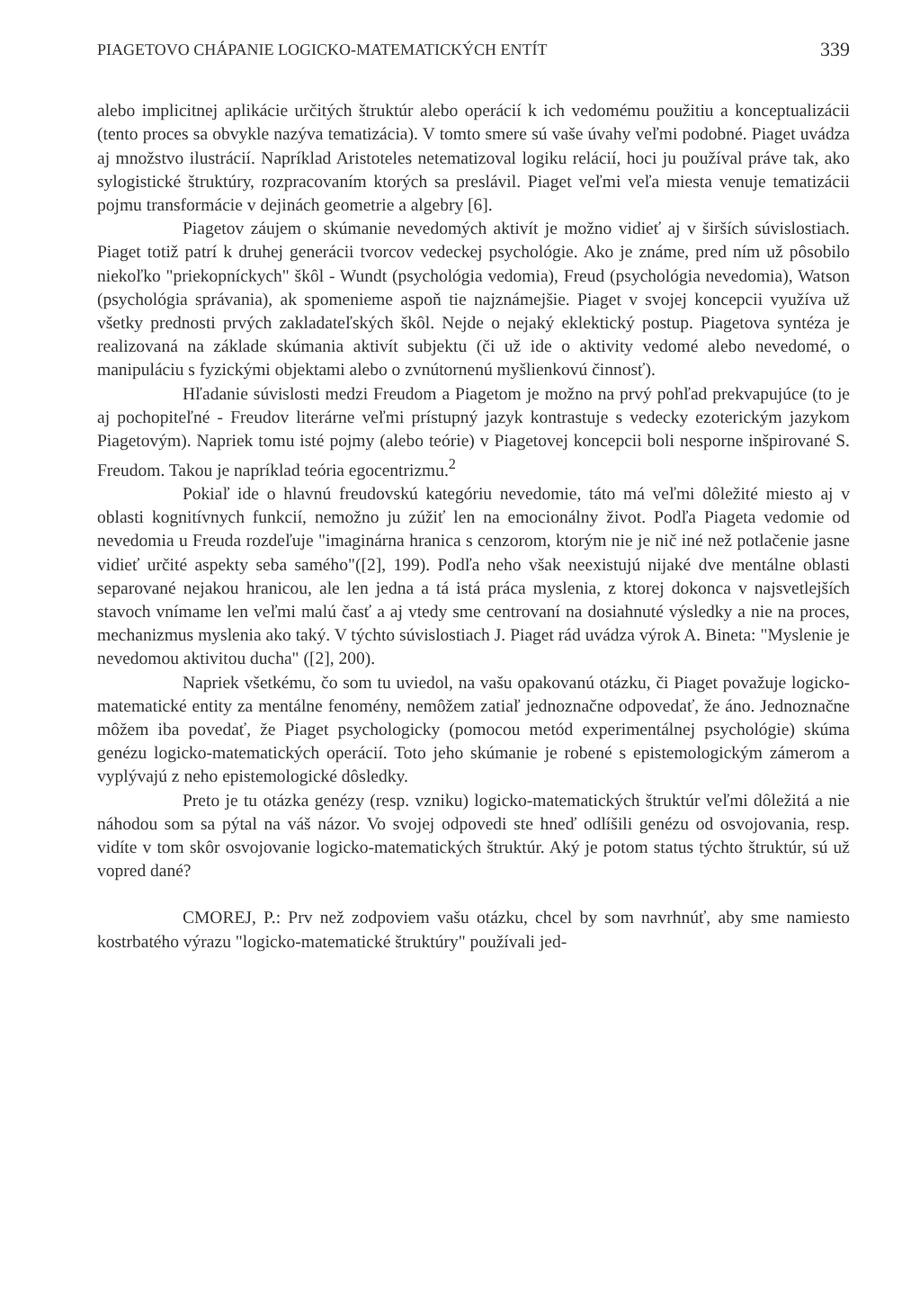PIAGETOVO CHÁPANIE LOGICKO-MATEMATICKÝCH ENTÍT 339
alebo implicitnej aplikácie určitých štruktúr alebo operácií k ich vedomému použitiu a konceptualizácii (tento proces sa obvykle nazýva tematizácia). V tomto smere sú vaše úvahy veľmi podobné. Piaget uvádza aj množstvo ilustrácií. Napríklad Aristoteles netematizoval logiku relácií, hoci ju používal práve tak, ako sylogistické štruktúry, rozpracovaním ktorých sa preslávil. Piaget veľmi veľa miesta venuje tematizácii pojmu transformácie v dejinách geometrie a algebry [6].
Piagetov záujem o skúmanie nevedomých aktivít je možno vidieť aj v širších súvislostiach. Piaget totiž patrí k druhej generácii tvorcov vedeckej psychológie. Ako je známe, pred ním už pôsobilo niekoľko "priekopníckych" škôl - Wundt (psychológia vedomia), Freud (psychológia nevedomia), Watson (psychológia správania), ak spomenieme aspoň tie najznámejšie. Piaget v svojej koncepcii využíva už všetky prednosti prvých zakladateľských škôl. Nejde o nejaký eklektický postup. Piagetova syntéza je realizovaná na základe skúmania aktivít subjektu (či už ide o aktivity vedomé alebo nevedomé, o manipuláciu s fyzickými objektami alebo o zvnútornenú myšlienkovú činnosť).
Hľadanie súvislosti medzi Freudom a Piagetom je možno na prvý pohľad prekvapujúce (to je aj pochopiteľné - Freudov literárne veľmi prístupný jazyk kontrastuje s vedecky ezoterickým jazykom Piagetovým). Napriek tomu isté pojmy (alebo teórie) v Piagetovej koncepcii boli nesporne inšpirované S. Freudom. Takou je napríklad teória egocentrizmu.<sup>2</sup>
Pokiaľ ide o hlavnú freudovskú kategóriu nevedomie, táto má veľmi dôležité miesto aj v oblasti kognitívnych funkcií, nemožno ju zúžiť len na emocionálny život. Podľa Piageta vedomie od nevedomia u Freuda rozdeľuje "imaginárna hranica s cenzorom, ktorým nie je nič iné než potlačenie jasne vidieť určité aspekty seba samého"([2], 199). Podľa neho však neexistujú nijaké dve mentálne oblasti separované nejakou hranicou, ale len jedna a tá istá práca myslenia, z ktorej dokonca v najsvetlejších stavoch vnímame len veľmi malú časť a aj vtedy sme centrovaní na dosiahnuté výsledky a nie na proces, mechanizmus myslenia ako taký. V týchto súvislostiach J. Piaget rád uvádza výrok A. Bineta: "Myslenie je nevedomou aktivitou ducha" ([2], 200).
Napriek všetkému, čo som tu uviedol, na vašu opakovanú otázku, či Piaget považuje logicko-matematické entity za mentálne fenomény, nemôžem zatiaľ jednoznačne odpovedať, že áno. Jednoznačne môžem iba povedať, že Piaget psychologicky (pomocou metód experimentálnej psychológie) skúma genézu logicko-matematických operácií. Toto jeho skúmanie je robené s epistemologickým zámerom a vyplývajú z neho epistemologické dôsledky.
Preto je tu otázka genézy (resp. vzniku) logicko-matematických štruktúr veľmi dôležitá a nie náhodou som sa pýtal na váš názor. Vo svojej odpovedi ste hneď odlíšili genézu od osvojovania, resp. vidíte v tom skôr osvojovanie logicko-matematických štruktúr. Aký je potom status týchto štruktúr, sú už vopred dané?
CMOREJ, P.: Prv než zodpoviem vašu otázku, chcel by som navrhnúť, aby sme namiesto kostrbatého výrazu "logicko-matematické štruktúry" používali jed-